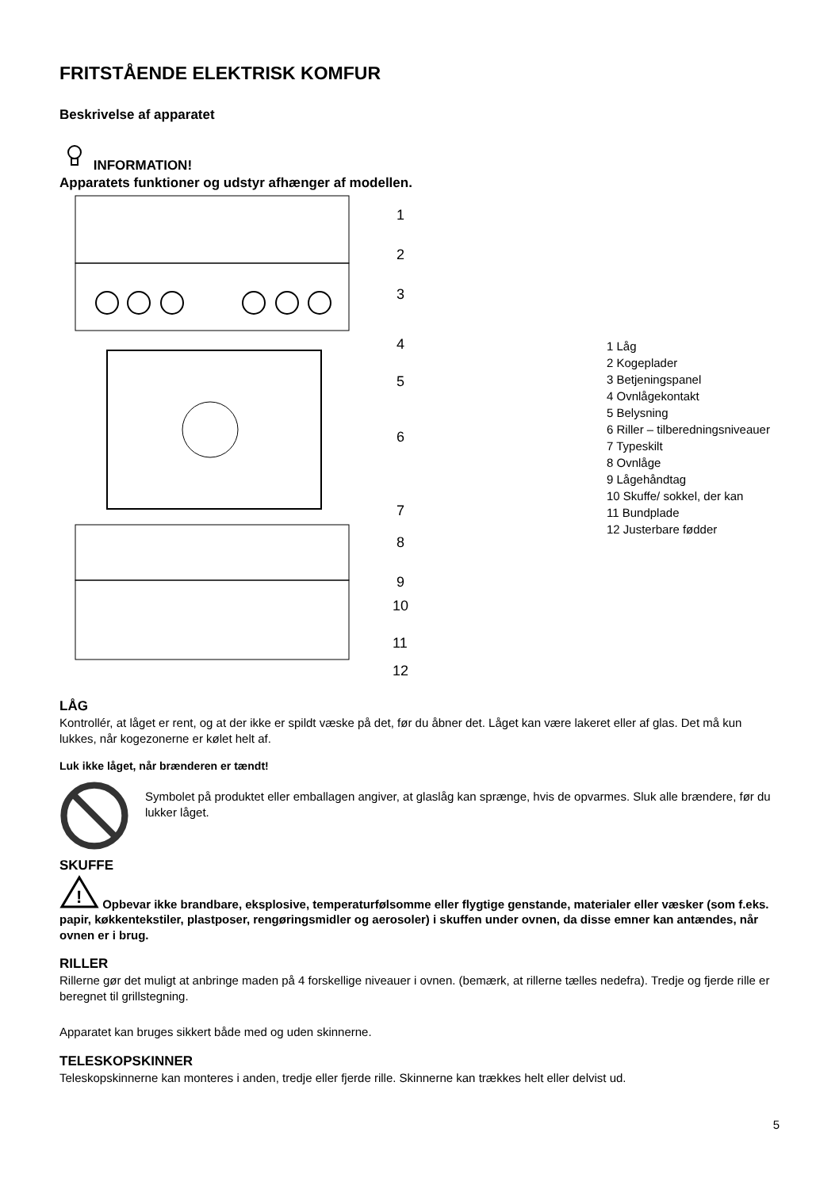FRITSTÅENDE ELEKTRISK KOMFUR
Beskrivelse af apparatet
INFORMATION!
Apparatets funktioner og udstyr afhænger af modellen.
1
2
3
4
5
6
7
8
9
10
11
12
1 Låg
2 Kogeplader
3 Betjeningspanel
4 Ovnlågekontakt
5 Belysning
6 Riller – tilberedningsniveauer
7 Typeskilt
8 Ovnlåge
9 Lågehåndtag
10 Skuffe/ sokkel, der kan
11 Bundplade
12 Justerbare fødder
LÅG
Kontrollér, at låget er rent, og at der ikke er spildt væske på det, før du åbner det. Låget kan være lakeret eller af glas. Det må kun lukkes, når kogezonerne er kølet helt af.
Luk ikke låget, når brænderen er tændt!
Symbolet på produktet eller emballagen angiver, at glaslåg kan sprænge, hvis de opvarmes. Sluk alle brændere, før du lukker låget.
SKUFFE
!
Opbevar ikke brandbare, eksplosive, temperaturfølsomme eller flygtige genstande, materialer eller væsker (som f.eks. papir, køkkentekstiler, plastposer, rengøringsmidler og aerosoler) i skuffen under ovnen, da disse emner kan antændes, når ovnen er i brug.
RILLER
Rillerne gør det muligt at anbringe maden på 4 forskellige niveauer i ovnen. (bemærk, at rillerne tælles nedefra). Tredje og fjerde rille er beregnet til grillstegning.
Apparatet kan bruges sikkert både med og uden skinnerne.
TELESKOPSKINNER
Teleskopskinnerne kan monteres i anden, tredje eller fjerde rille. Skinnerne kan trækkes helt eller delvist ud.
5